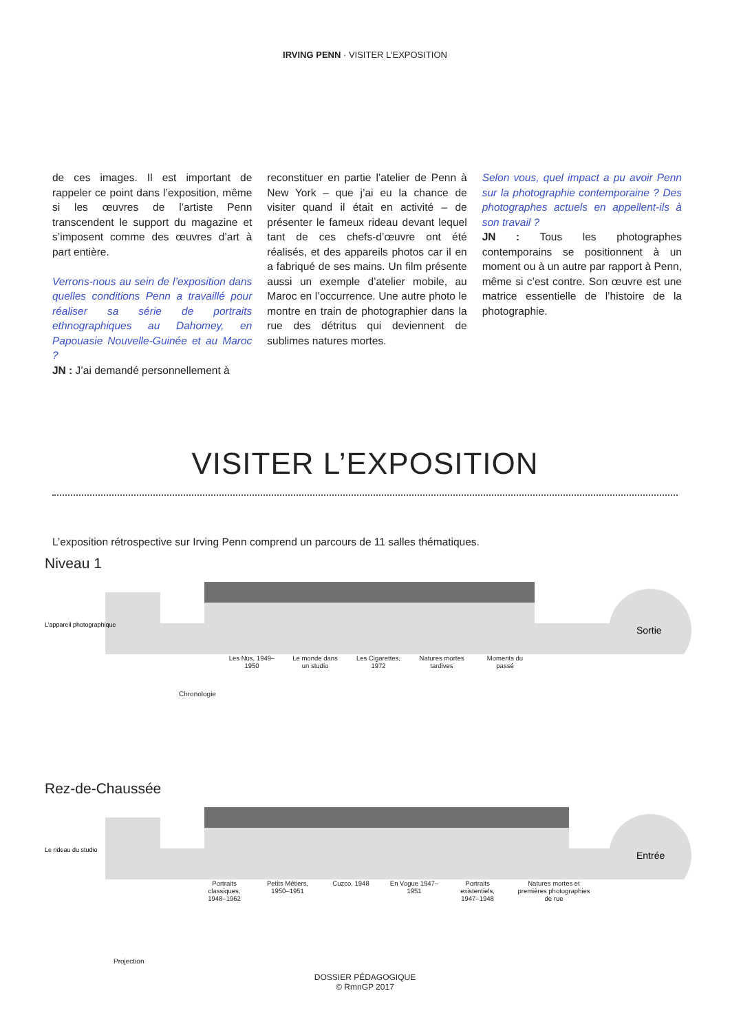IRVING PENN · VISITER L’EXPOSITION
de ces images. Il est important de rappeler ce point dans l’exposition, même si les œuvres de l’artiste Penn transcendent le support du magazine et s’imposent comme des œuvres d’art à part entière.
Verrons-nous au sein de l’exposition dans quelles conditions Penn a travaillé pour réaliser sa série de portraits ethnographiques au Dahomey, en Papouasie Nouvelle-Guinée et au Maroc ?
JN : J’ai demandé personnellement à
reconstituer en partie l’atelier de Penn à New York – que j’ai eu la chance de visiter quand il était en activité – de présenter le fameux rideau devant lequel tant de ces chefs-d’œuvre ont été réalisés, et des appareils photos car il en a fabriqué de ses mains. Un film présente aussi un exemple d’atelier mobile, au Maroc en l’occurrence. Une autre photo le montre en train de photographier dans la rue des détritus qui deviennent de sublimes natures mortes.
Selon vous, quel impact a pu avoir Penn sur la photographie contemporaine ? Des photographes actuels en appellent-ils à son travail ?
JN : Tous les photographes contemporains se positionnent à un moment ou à un autre par rapport à Penn, même si c’est contre. Son œuvre est une matrice essentielle de l’histoire de la photographie.
VISITER L’EXPOSITION
L’exposition rétrospective sur Irving Penn comprend un parcours de 11 salles thématiques.
Niveau 1
Sortie
L’appareil photographique
Les Nus, 1949–1950
Le monde dans un studio
Les Cigarettes, 1972
Natures mortes tardives
Moments du passé
Chronologie
Rez-de-Chaussée
Entrée
Le rideau du studio
Portraits classiques, 1948–1962
Petits Métiers, 1950–1951
Cuzco, 1948 En Vogue 1947–1951
Portraits existentiels, 1947–1948
Natures mortes et premières photographies de rue
Projection
DOSSIER PÉDAGOGIQUE
© RmnGP 2017